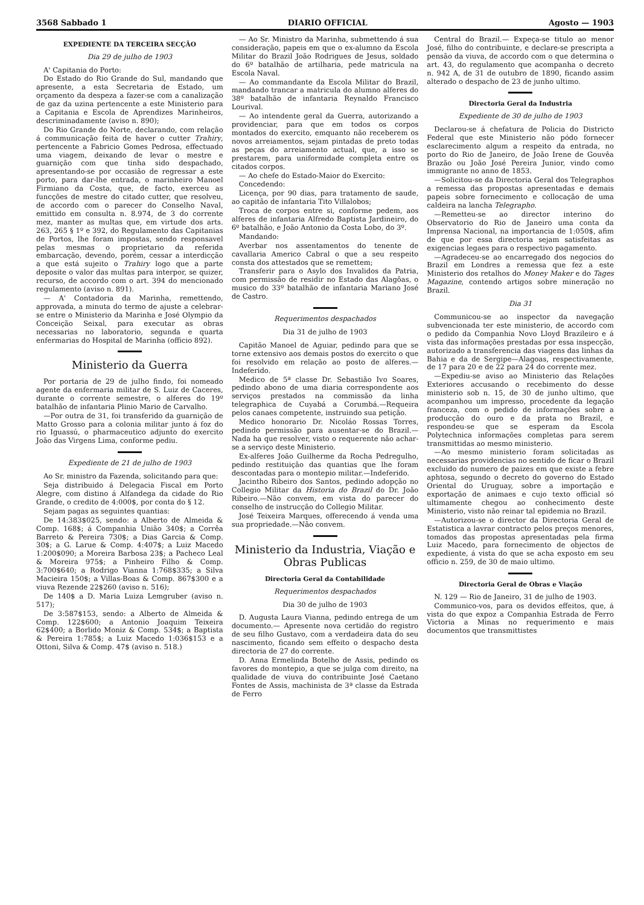3568 Sabbado 1 DIARIO OFFICIAL Agosto — 1903
EXPEDIENTE DA TERCEIRA SECÇÃO
Dia 29 de julho de 1903
A' Capitania do Porto:
Do Estado do Rio Grande do Sul, mandando que apresente, a esta Secretaria de Estado, um orçamento da despeza a fazer-se com a canalização de gaz da uzina pertencente a este Ministerio para a Capitania e Escola de Aprendizes Marinheiros, descriminadamente (aviso n. 890);
Do Rio Grande do Norte, declarando, com relação á communicação feita de haver o cutter Trahiry, pertencente a Fabricio Gomes Pedrosa, effectuado uma viagem, deixando de levar o mestre e guarnição com que tinha sido despachado, apresentando-se por occasião de regressar a este porto, para dar-lhe entrada, o marinheiro Manoel Firmiano da Costa, que, de facto, exerceu as funcções de mestre do citado cutter, que resolveu, de accordo com o parecer do Conselho Naval, emittido em consulta n. 8.974, de 3 do corrente mez, manter as multas que, em virtude dos arts. 263, 265 § 1º e 392, do Regulamento das Capitanias de Portos, lhe foram impostas, sendo responsavel pelas mesmas o proprietario da referida embarcação, devendo, porém, cessar a interdicção a que está sujeito o Trahiry logo que a parte deposite o valor das multas para interpor, se quizer, recurso, de accordo com o art. 394 do mencionado regulamento (aviso n. 891).
— A' Contadoria da Marinha, remettendo, approvada, a minuta do termo de ajuste a celebrar-se entre o Ministerio da Marinha e José Olympio da Conceição Seixal, para executar as obras necessarias no laboratorio, segunda e quarta enfermarias do Hospital de Marinha (officio 892).
Ministerio da Guerra
Por portaria de 29 de julho findo, foi nomeado agente da enfermaria militar de S. Luiz de Caceres, durante o corrente semestre, o alferes do 19º batalhão de infantaria Plinio Mario de Carvalho.
—Por outra de 31, foi transferido da guarnição de Matto Grosso para a colonia militar junto á foz do rio Iguassú, o pharmaceutico adjunto do exercito João das Virgens Lima, conforme pediu.
Expediente de 21 de julho de 1903
Ao Sr. ministro da Fazenda, solicitando para que:
Seja distribuido á Delegacia Fiscal em Porto Alegre, com distino á Alfandega da cidade do Rio Grande, o credito de 4:000$, por conta do § 12.
Sejam pagas as seguintes quantias:
De 14:383$025, sendo: a Alberto de Almeida & Comp. 168$; á Companhia União 340$; a Corrêa Barreto & Pereira 730$; a Dias Garcia & Comp. 30$; a G. Larue & Comp. 4:407$; a Luiz Macedo 1:200$090; a Moreira Barbosa 23$; a Pacheco Leal & Moreira 975$; a Pinheiro Filho & Comp. 3:700$640; a Rodrigo Vianna 1:768$335; a Silva Macieira 150$; a Villas-Boas & Comp. 867$300 e a viuva Rezende 22$260 (aviso n. 516);
De 140$ a D. Maria Luiza Lemgruber (aviso n. 517);
De 3:587$153, sendo: a Alberto de Almeida & Comp. 122$600; a Antonio Joaquim Teixeira 62$400; a Borlido Moniz & Comp. 534$; a Baptista & Pereira 1:785$; a Luiz Macedo 1:036$153 e a Ottoni, Silva & Comp. 47$ (aviso n. 518.)
— Ao Sr. Ministro da Marinha, submettendo á sua consideração, papeis em que o ex-alumno da Escola Militar do Brazil João Rodrigues de Jesus, soldado do 6º batalhão de artilharia, pede matricula na Escola Naval.
— Ao commandante da Escola Militar do Brazil, mandando trancar a matricula do alumno alferes do 38º batalhão de infantaria Reynaldo Francisco Lourival.
— Ao intendente geral da Guerra, autorizando a providenciar, para que em todos os corpos montados do exercito, emquanto não receberem os novos arreiamentos, sejam pintadas de preto todas as peças do arreiamento actual, que, a isso se prestarem, para uniformidade completa entre os citados corpos.
— Ao chefe do Estado-Maior do Exercito:
Concedendo:
Licença, por 90 dias, para tratamento de saude, ao capitão de infantaria Tito Villalobos;
Troca de corpos entre si, conforme pedem, aos alferes de infantaria Alfredo Baptista Jardineiro, do 6º batalhão, e João Antonio da Costa Lobo, do 3º.
Mandando:
Averbar nos assentamentos do tenente de cavallaria Americo Cabral o que a seu respeito consta dos attestados que se remettem;
Transferir para o Asylo dos Invalidos da Patria, com permissão de residir no Estado das Alagôas, o musico do 33º batalhão de infantaria Mariano José de Castro.
Requerimentos despachados
Dia 31 de julho de 1903
Capitão Manoel de Aguiar, pedindo para que se torne extensivo aos demais postos do exercito o que foi resolvido em relação ao posto de alferes.—Indeferido.
Medico de 5ª classe Dr. Sebastião Ivo Soares, pedindo abono de uma diaria correspondente aos serviços prestados na commissão da linha telegraphica de Cuyabá a Corumbá.—Requeira pelos canaes competente, instruindo sua petição.
Medico honorario Dr. Nicoláo Rossas Torres, pedindo permissão para ausentar-se do Brazil.—Nada ha que resolver, visto o requerente não achar-se a serviço deste Ministerio.
Ex-alferes João Guilherme da Rocha Pedregulho, pedindo restituição das quantias que lhe foram descontadas para o montepio militar.—Indeferido.
Jacintho Ribeiro dos Santos, pedindo adopção no Collegio Militar da Historia do Brazil do Dr. João Ribeiro.—Não convem, em vista do parecer do conselho de instrucção do Collegio Militar.
José Teixeira Marques, offerecendo á venda uma sua propriedade.—Não convem.
Ministerio da Industria, Viação e Obras Publicas
Directoria Geral da Contabilidade
Requerimentos despachados
Dia 30 de julho de 1903
D. Augusta Laura Vianna, pedindo entrega de um documento.— Apresente nova certidão do registro de seu filho Gustavo, com a verdadeira data do seu nascimento, ficando sem effeito o despacho desta directoria de 27 do corrente.
D. Anna Ermelinda Botelho de Assis, pedindo os favores do montepio, a que se julga com direito, na qualidade de viuva do contribuinte José Caetano Fontes de Assis, machinista de 3ª classe da Estrada de Ferro
Central do Brazil.— Expeça-se titulo ao menor José, filho do contribuinte, e declare-se prescripta a pensão da viuva, de accordo com o que determina o art. 43, do regulamento que acompanha o decreto n. 942 A, de 31 de outubro de 1890, ficando assim alterado o despacho de 23 de junho ultimo.
Directoria Geral da Industria
Expediente de 30 de julho de 1903
Declarou-se á chefatura de Policia do Districto Federal que este Ministerio não pódo fornecer esclarecimento algum a respeito da entrada, no porto do Rio de Janeiro, de João Irene de Gouvêa Brazão ou João José Pereira Junior, vindo como immigrante no anno de 1853.
—Solicitou-se da Directoria Geral dos Telegraphos a remessa das propostas apresentadas e demais papeis sobre fornecimento e collocação de uma caldeira na lancha Telegrapho.
—Remetteu-se ao director interino do Observatorio do Rio de Janeiro uma conta da Imprensa Nacional, na importancia de 1:050$, afim de que por essa directoria sejam satisfeitas as exigencias legaes para o respectivo pagamento.
—Agradeceu-se ao encarregado dos negocios do Brazil em Londres a remessa que fez a este Ministerio dos retalhos do Money Maker e do Tages Magazine, contendo artigos sobre mineração no Brazil.
Dia 31
Communicou-se ao inspector da navegação subvencionada ter este ministerio, de accordo com o pedido da Companhia Novo Lloyd Brazileiro e á vista das informações prestadas por essa inspecção, autorizado a transferencia das viagens das linhas da Bahia e da de Sergipe—Alagoas, respectivamente, de 17 para 20 e de 22 para 24 do corrente mez.
—Expediu-se aviso ao Ministerio das Relações Exteriores accusando o recebimento do desse ministerio sob n. 15, de 30 de junho ultimo, que acompanhou um impresso, procedente da legação franceza, com o pedido de informações sobre a producção do ouro e da prata no Brazil, e respondeu-se que se esperam da Escola Polytechnica informações completas para serem transmittidas ao mesmo ministerio.
—Ao mesmo ministerio foram solicitadas as necessarias providencias no sentido de ficar o Brazil excluido do numero de paizes em que existe a febre aphtosa, segundo o decreto do governo do Estado Oriental do Uruguay, sobre a importação e exportação de animaes e cujo texto official só ultimamente chegou ao conhecimento deste Ministerio, visto não reinar tal epidemia no Brazil.
—Autorizou-se o director da Directoria Geral de Estatistica a lavrar contracto pelos preços menores, tomados das propostas apresentadas pela firma Luiz Macedo, para fornecimento de objectos de expediente, á vista do que se acha exposto em seu officio n. 259, de 30 de maio ultimo.
Directoria Geral de Obras e Viação
N. 129 — Rio de Janeiro, 31 de julho de 1903.
Communico-vos, para os devidos effeitos, que, á vista do que expoz a Companhia Estrada de Ferro Victoria a Minas no requerimento e mais documentos que transmittistes